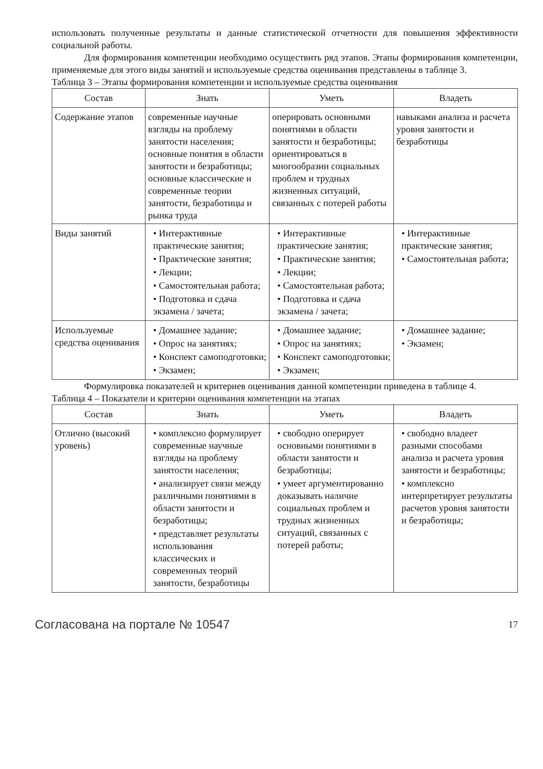использовать полученные результаты и данные статистической отчетности для повышения эффективности социальной работы.
Для формирования компетенции необходимо осуществить ряд этапов. Этапы формирования компетенции, применяемые для этого виды занятий и используемые средства оценивания представлены в таблице 3.
Таблица 3 – Этапы формирования компетенции и используемые средства оценивания
| Состав | Знать | Уметь | Владеть |
| --- | --- | --- | --- |
| Содержание этапов | современные научные взгляды на проблему занятости населения; основные понятия в области занятости и безработицы; основные классические и современные теории занятости, безработицы и рынка труда | оперировать основными понятиями в области занятости и безработицы; ориентироваться в многообразии социальных проблем и трудных жизненных ситуаций, связанных с потерей работы | навыками анализа и расчета уровня занятости и безработицы |
| Виды занятий | • Интерактивные практические занятия; • Практические занятия; • Лекции; • Самостоятельная работа; • Подготовка и сдача экзамена / зачета; | • Интерактивные практические занятия; • Практические занятия; • Лекции; • Самостоятельная работа; • Подготовка и сдача экзамена / зачета; | • Интерактивные практические занятия; • Самостоятельная работа; |
| Используемые средства оценивания | • Домашнее задание; • Опрос на занятиях; • Конспект самоподготовки; • Экзамен; | • Домашнее задание; • Опрос на занятиях; • Конспект самоподготовки; • Экзамен; | • Домашнее задание; • Экзамен; |
Формулировка показателей и критериев оценивания данной компетенции приведена в таблице 4.
Таблица 4 – Показатели и критерии оценивания компетенции на этапах
| Состав | Знать | Уметь | Владеть |
| --- | --- | --- | --- |
| Отлично (высокий уровень) | • комплексно формулирует современные научные взгляды на проблему занятости населения; • анализирует связи между различными понятиями в области занятости и безработицы; • представляет результаты использования классических и современных теорий занятости, безработицы | • свободно оперирует основными понятиями в области занятости и безработицы; • умеет аргументированно доказывать наличие социальных проблем и трудных жизненных ситуаций, связанных с потерей работы; | • свободно владеет разными способами анализа и расчета уровня занятости и безработицы; • комплексно интерпретирует результаты расчетов уровня занятости и безработицы; |
Согласована на портале № 10547 17